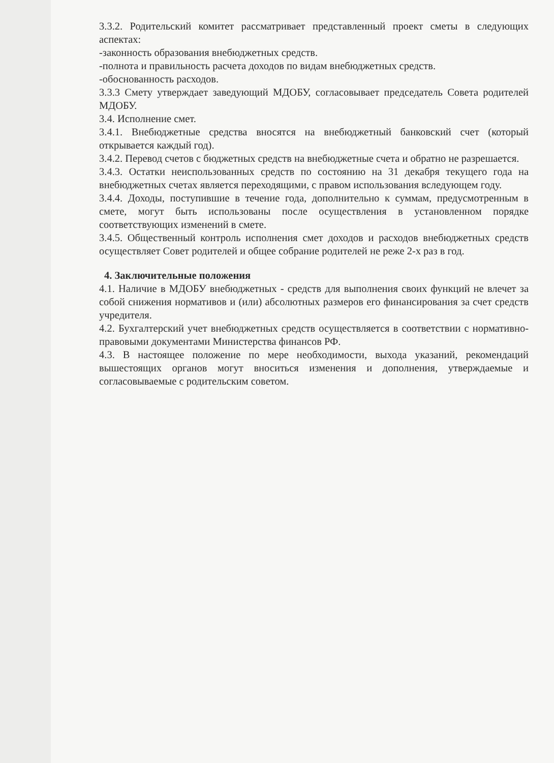3.3.2. Родительский комитет рассматривает представленный проект сметы в следующих аспектах:
-законность образования внебюджетных средств.
-полнота и правильность расчета доходов по видам внебюджетных средств.
-обоснованность расходов.
3.3.3 Смету утверждает заведующий МДОБУ, согласовывает председатель Совета родителей МДОБУ.
3.4. Исполнение смет.
3.4.1. Внебюджетные средства вносятся на внебюджетный банковский счет (который открывается каждый год).
3.4.2. Перевод счетов с бюджетных средств на внебюджетные счета и обратно не разрешается.
3.4.3. Остатки неиспользованных средств по состоянию на 31 декабря текущего года на внебюджетных счетах является переходящими, с правом использования вследующем году.
3.4.4. Доходы, поступившие в течение года, дополнительно к суммам, предусмотренным в смете, могут быть использованы после осуществления в установленном порядке соответствующих изменений в смете.
3.4.5. Общественный контроль исполнения смет доходов и расходов внебюджетных средств осуществляет Совет родителей и общее собрание родителей не реже 2-х раз в год.
4. Заключительные положения
4.1. Наличие в МДОБУ внебюджетных - средств для выполнения своих функций не влечет за собой снижения нормативов и (или) абсолютных размеров его финансирования за счет средств учредителя.
4.2. Бухгалтерский учет внебюджетных средств осуществляется в соответствии с нормативно- правовыми документами Министерства финансов РФ.
4.3. В настоящее положение по мере необходимости, выхода указаний, рекомендаций вышестоящих органов могут вноситься изменения и дополнения, утверждаемые и согласовываемые с родительским советом.